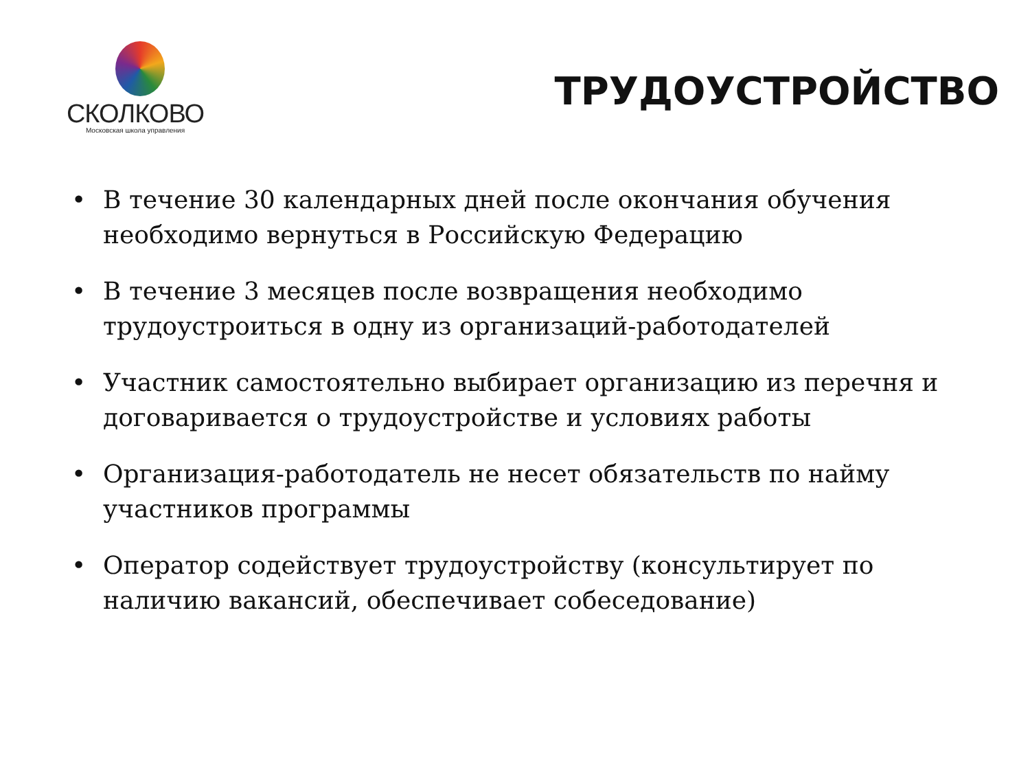СКОЛКОВО
Московская школа управления
ТРУДОУСТРОЙСТВО
• В течение 30 календарных дней после окончания обучения необходимо вернуться в Российскую Федерацию
• В течение 3 месяцев после возвращения необходимо трудоустроиться в одну из организаций-работодателей
• Участник самостоятельно выбирает организацию из перечня и договаривается о трудоустройстве и условиях работы
• Организация-работодатель не несет обязательств по найму участников программы
• Оператор содействует трудоустройству (консультирует по наличию вакансий, обеспечивает собеседование)